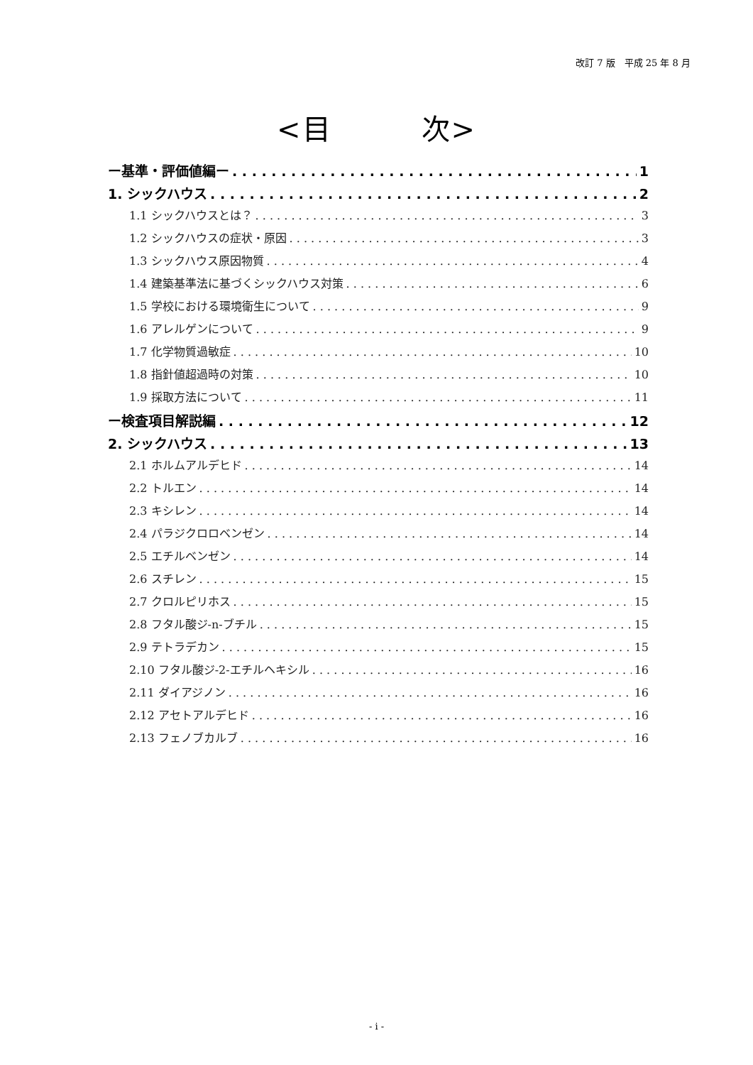改訂 7 版　平成 25 年 8 月
<目　　　次>
ー基準・評価値編ー 1
1. シックハウス 2
1.1 シックハウスとは？ 3
1.2 シックハウスの症状・原因 3
1.3 シックハウス原因物質 4
1.4 建築基準法に基づくシックハウス対策 6
1.5 学校における環境衛生について 9
1.6 アレルゲンについて 9
1.7 化学物質過敏症 10
1.8 指針値超過時の対策 10
1.9 採取方法について 11
ー検査項目解説編 12
2. シックハウス 13
2.1 ホルムアルデヒド 14
2.2 トルエン 14
2.3 キシレン 14
2.4 パラジクロロベンゼン 14
2.5 エチルベンゼン 14
2.6 スチレン 15
2.7 クロルピリホス 15
2.8 フタル酸ジ-n-ブチル 15
2.9 テトラデカン 15
2.10 フタル酸ジ-2-エチルヘキシル 16
2.11 ダイアジノン 16
2.12 アセトアルデヒド 16
2.13 フェノブカルブ 16
- i -